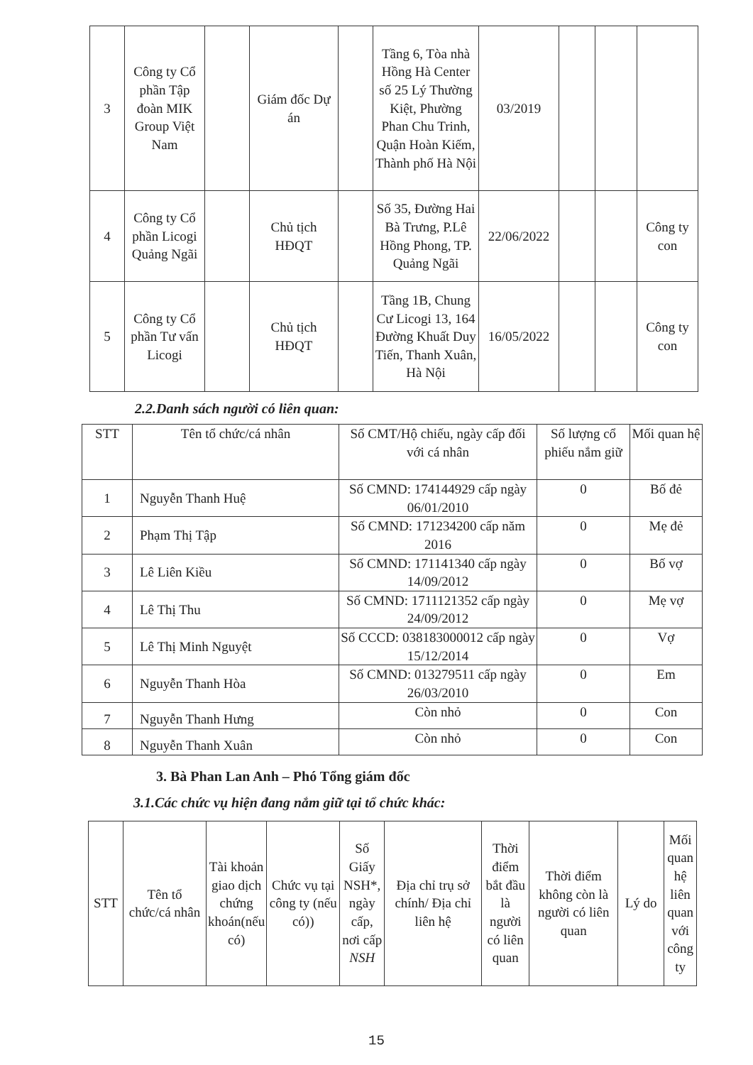| 3 | Công ty Cổ phần Tập đoàn MIK Group Việt Nam | | Giám đốc Dự án | | Tầng 6, Tòa nhà Hồng Hà Center số 25 Lý Thường Kiệt, Phường Phan Chu Trinh, Quận Hoàn Kiếm, Thành phố Hà Nội | 03/2019 | | | |
| 4 | Công ty Cổ phần Licogi Quảng Ngãi | | Chủ tịch HĐQT | | Số 35, Đường Hai Bà Trưng, P.Lê Hồng Phong, TP. Quảng Ngãi | 22/06/2022 | | | Công ty con |
| 5 | Công ty Cổ phần Tư vấn Licogi | | Chủ tịch HĐQT | | Tầng 1B, Chung Cư Licogi 13, 164 Đường Khuất Duy Tiến, Thanh Xuân, Hà Nội | 16/05/2022 | | | Công ty con |
2.2.Danh sách người có liên quan:
| STT | Tên tổ chức/cá nhân | Số CMT/Hộ chiếu, ngày cấp đối với cá nhân | Số lượng cổ phiếu nắm giữ | Mối quan hệ |
| --- | --- | --- | --- | --- |
| 1 | Nguyễn Thanh Huệ | Số CMND: 174144929 cấp ngày 06/01/2010 | 0 | Bố đẻ |
| 2 | Phạm Thị Tập | Số CMND: 171234200 cấp năm 2016 | 0 | Mẹ đẻ |
| 3 | Lê Liên Kiều | Số CMND: 171141340 cấp ngày 14/09/2012 | 0 | Bố vợ |
| 4 | Lê Thị Thu | Số CMND: 1711121352 cấp ngày 24/09/2012 | 0 | Mẹ vợ |
| 5 | Lê Thị Minh Nguyệt | Số CCCD: 038183000012 cấp ngày 15/12/2014 | 0 | Vợ |
| 6 | Nguyễn Thanh Hòa | Số CMND: 013279511 cấp ngày 26/03/2010 | 0 | Em |
| 7 | Nguyễn Thanh Hưng | Còn nhỏ | 0 | Con |
| 8 | Nguyễn Thanh Xuân | Còn nhỏ | 0 | Con |
3. Bà Phan Lan Anh – Phó Tổng giám đốc
3.1.Các chức vụ hiện đang nắm giữ tại tổ chức khác:
| STT | Tên tổ chức/cá nhân | Tài khoản giao dịch chứng khoán(nếu có) | Chức vụ tại công ty (nếu có)) | Số Giấy NSH*, ngày cấp, nơi cấp NSH | Địa chỉ trụ sở chính/ Địa chỉ liên hệ | Thời điểm bắt đầu là người có liên quan | Thời điểm không còn là người có liên quan | Lý do | Mối quan hệ liên quan với công ty |
| --- | --- | --- | --- | --- | --- | --- | --- | --- | --- |
15